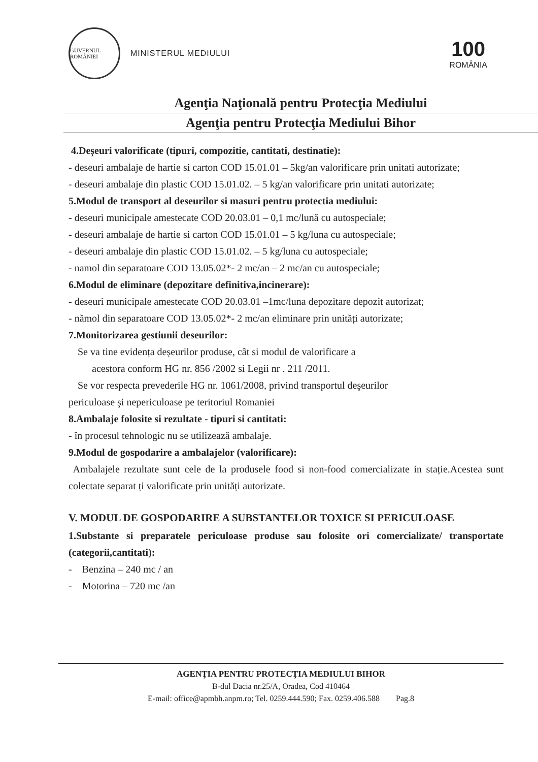GUVERNUL ROMÂNIEI
MINISTERUL MEDIULUI
100
ROMÂNIA
Agenţia Naţională pentru Protecţia Mediului
Agenţia pentru Protecţia Mediului Bihor
4.Deșeuri valorificate (tipuri, compozitie, cantitati, destinatie):
- deseuri ambalaje de hartie si carton COD 15.01.01 – 5kg/an valorificare prin unitati autorizate;
- deseuri ambalaje din plastic COD 15.01.02. – 5 kg/an valorificare prin unitati autorizate;
5.Modul de transport al deseurilor si masuri pentru protectia mediului:
- deseuri municipale amestecate COD 20.03.01 – 0,1 mc/lună cu autospeciale;
- deseuri ambalaje de hartie si carton COD 15.01.01 – 5 kg/luna cu autospeciale;
- deseuri ambalaje din plastic COD 15.01.02. – 5 kg/luna cu autospeciale;
- namol din separatoare COD 13.05.02*- 2 mc/an – 2 mc/an cu autospeciale;
6.Modul de eliminare (depozitare definitiva,incinerare):
- deseuri municipale amestecate COD 20.03.01 –1mc/luna depozitare depozit autorizat;
- nămol din separatoare COD 13.05.02*- 2 mc/an eliminare prin unități autorizate;
7.Monitorizarea gestiunii deseurilor:
Se va tine evidența deșeurilor produse, cât si modul de valorificare a
acestora conform HG nr. 856 /2002 si Legii nr . 211 /2011.
Se vor respecta prevederile HG nr. 1061/2008, privind transportul deşeurilor
periculoase şi nepericuloase pe teritoriul Romaniei
8.Ambalaje folosite si rezultate - tipuri si cantitati:
- în procesul tehnologic nu se utilizează ambalaje.
9.Modul de gospodarire a ambalajelor (valorificare):
Ambalajele rezultate sunt cele de la produsele food si non-food comercializate in stație.Acestea sunt colectate separat ți valorificate prin unități autorizate.
V. MODUL DE GOSPODARIRE A SUBSTANTELOR TOXICE SI PERICULOASE
1.Substante si preparatele periculoase produse sau folosite ori comercializate/ transportate (categorii,cantitati):
- Benzina – 240 mc / an
- Motorina – 720 mc /an
AGENŢIA PENTRU PROTECŢIA MEDIULUI BIHOR
B-dul Dacia nr.25/A, Oradea, Cod 410464
E-mail: office@apmbh.anpm.ro; Tel. 0259.444.590; Fax. 0259.406.588 Pag.8